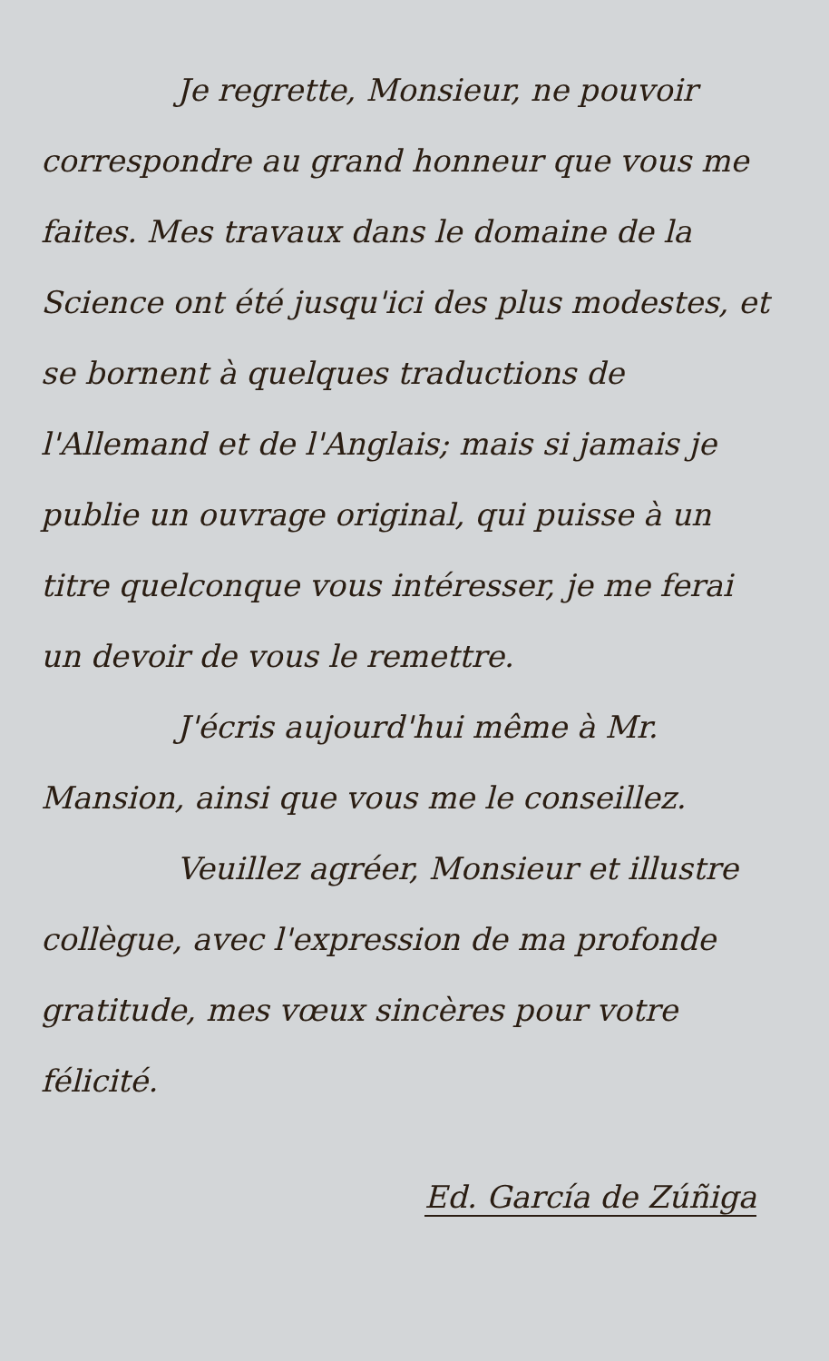Je regrette, Monsieur, ne pouvoir correspondre au grand honneur que vous me faites. Mes travaux dans le domaine de la Science ont été jusqu'ici des plus modestes, et se bornent à quelques traductions de l'Allemand et de l'Anglais; mais si jamais je publie un ouvrage original, qui puisse à un titre quelconque vous intéresser, je me ferai un devoir de vous le remettre.
J'écris aujourd'hui même à Mr. Mansion, ainsi que vous me le conseillez.
Veuillez agréer, Monsieur et illustre collègue, avec l'expression de ma profonde gratitude, mes vœux sincères pour votre félicité.
Ed. García de Zúñiga